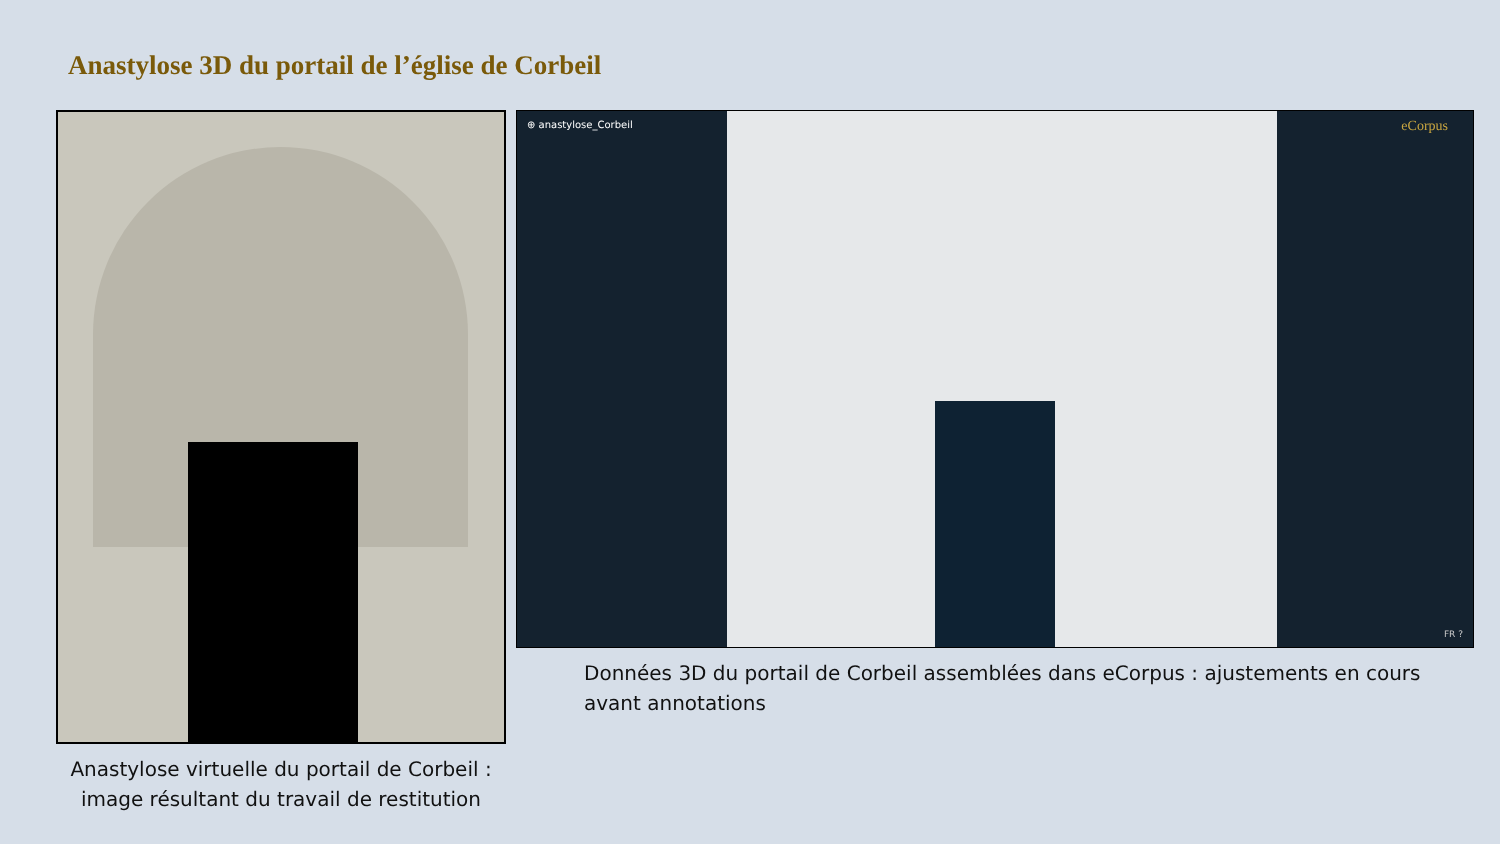Anastylose 3D du portail de l’église de Corbeil
Anastylose virtuelle du portail de Corbeil :
image résultant du travail de restitution
⊕ anastylose_Corbeil
eCorpus
FR ?
Données 3D du portail de Corbeil assemblées dans eCorpus : ajustements en cours
avant annotations